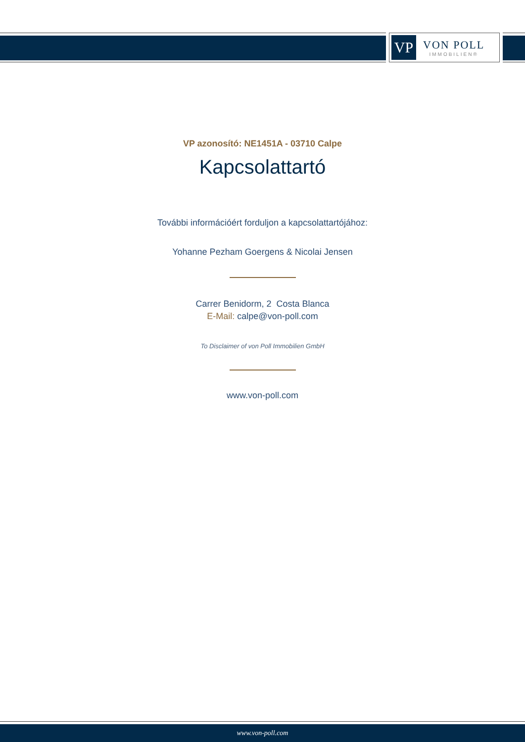VP
VON POLL
IMMOBILIEN®
VP azonosító: NE1451A - 03710 Calpe
Kapcsolattartó
További információért forduljon a kapcsolattartójához:
Yohanne Pezham Goergens & Nicolai Jensen
Carrer Benidorm, 2 Costa Blanca
E-Mail: calpe@von-poll.com
To Disclaimer of von Poll Immobilien GmbH
www.von-poll.com
www.von-poll.com